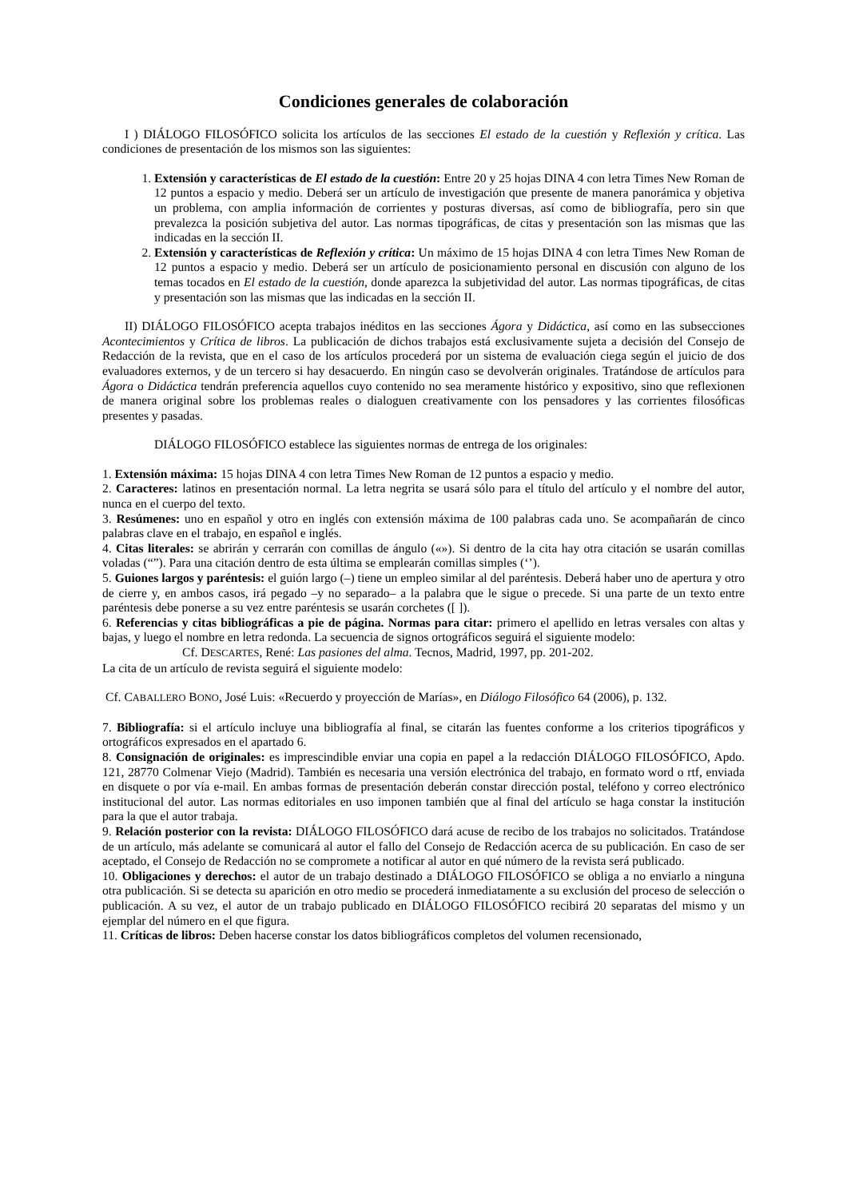Condiciones generales de colaboración
I ) DIÁLOGO FILOSÓFICO solicita los artículos de las secciones El estado de la cuestión y Reflexión y crítica. Las condiciones de presentación de los mismos son las siguientes:
1. Extensión y características de El estado de la cuestión: Entre 20 y 25 hojas DINA 4 con letra Times New Roman de 12 puntos a espacio y medio. Deberá ser un artículo de investigación que presente de manera panorámica y objetiva un problema, con amplia información de corrientes y posturas diversas, así como de bibliografía, pero sin que prevalezca la posición subjetiva del autor. Las normas tipográficas, de citas y presentación son las mismas que las indicadas en la sección II.
2. Extensión y características de Reflexión y crítica: Un máximo de 15 hojas DINA 4 con letra Times New Roman de 12 puntos a espacio y medio. Deberá ser un artículo de posicionamiento personal en discusión con alguno de los temas tocados en El estado de la cuestión, donde aparezca la subjetividad del autor. Las normas tipográficas, de citas y presentación son las mismas que las indicadas en la sección II.
II) DIÁLOGO FILOSÓFICO acepta trabajos inéditos en las secciones Ágora y Didáctica, así como en las subsecciones Acontecimientos y Crítica de libros. La publicación de dichos trabajos está exclusivamente sujeta a decisión del Consejo de Redacción de la revista, que en el caso de los artículos procederá por un sistema de evaluación ciega según el juicio de dos evaluadores externos, y de un tercero si hay desacuerdo. En ningún caso se devolverán originales. Tratándose de artículos para Ágora o Didáctica tendrán preferencia aquellos cuyo contenido no sea meramente histórico y expositivo, sino que reflexionen de manera original sobre los problemas reales o dialoguen creativamente con los pensadores y las corrientes filosóficas presentes y pasadas.
DIÁLOGO FILOSÓFICO establece las siguientes normas de entrega de los originales:
1. Extensión máxima: 15 hojas DINA 4 con letra Times New Roman de 12 puntos a espacio y medio.
2. Caracteres: latinos en presentación normal. La letra negrita se usará sólo para el título del artículo y el nombre del autor, nunca en el cuerpo del texto.
3. Resúmenes: uno en español y otro en inglés con extensión máxima de 100 palabras cada uno. Se acompañarán de cinco palabras clave en el trabajo, en español e inglés.
4. Citas literales: se abrirán y cerrarán con comillas de ángulo («»). Si dentro de la cita hay otra citación se usarán comillas voladas (“”). Para una citación dentro de esta última se emplearán comillas simples (‘’).
5. Guiones largos y paréntesis: el guión largo (–) tiene un empleo similar al del paréntesis. Deberá haber uno de apertura y otro de cierre y, en ambos casos, irá pegado –y no separado– a la palabra que le sigue o precede. Si una parte de un texto entre paréntesis debe ponerse a su vez entre paréntesis se usarán corchetes ([ ]).
6. Referencias y citas bibliográficas a pie de página. Normas para citar: primero el apellido en letras versales con altas y bajas, y luego el nombre en letra redonda. La secuencia de signos ortográficos seguirá el siguiente modelo:
Cf. DESCARTES, René: Las pasiones del alma. Tecnos, Madrid, 1997, pp. 201-202.
La cita de un artículo de revista seguirá el siguiente modelo:
Cf. CABALLERO BONO, José Luis: «Recuerdo y proyección de Marías», en Diálogo Filosófico 64 (2006), p. 132.
7. Bibliografía: si el artículo incluye una bibliografía al final, se citarán las fuentes conforme a los criterios tipográficos y ortográficos expresados en el apartado 6.
8. Consignación de originales: es imprescindible enviar una copia en papel a la redacción DIÁLOGO FILOSÓFICO, Apdo. 121, 28770 Colmenar Viejo (Madrid). También es necesaria una versión electrónica del trabajo, en formato word o rtf, enviada en disquete o por vía e-mail. En ambas formas de presentación deberán constar dirección postal, teléfono y correo electrónico institucional del autor. Las normas editoriales en uso imponen también que al final del artículo se haga constar la institución para la que el autor trabaja.
9. Relación posterior con la revista: DIÁLOGO FILOSÓFICO dará acuse de recibo de los trabajos no solicitados. Tratándose de un artículo, más adelante se comunicará al autor el fallo del Consejo de Redacción acerca de su publicación. En caso de ser aceptado, el Consejo de Redacción no se compromete a notificar al autor en qué número de la revista será publicado.
10. Obligaciones y derechos: el autor de un trabajo destinado a DIÁLOGO FILOSÓFICO se obliga a no enviarlo a ninguna otra publicación. Si se detecta su aparición en otro medio se procederá inmediatamente a su exclusión del proceso de selección o publicación. A su vez, el autor de un trabajo publicado en DIÁLOGO FILOSÓFICO recibirá 20 separatas del mismo y un ejemplar del número en el que figura.
11. Críticas de libros: Deben hacerse constar los datos bibliográficos completos del volumen recensionado,